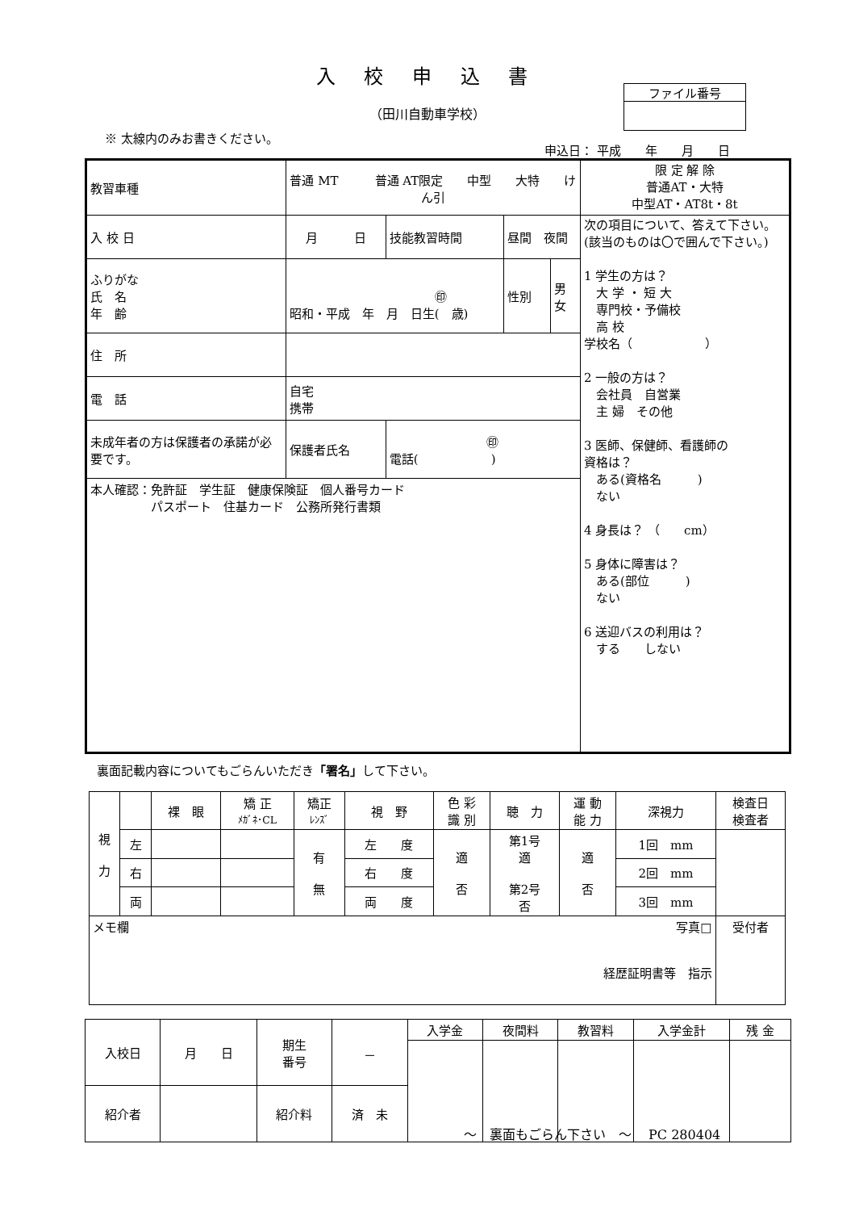入 校 申 込 書
（田川自動車学校）
ファイル番号
※ 太線内のみお書きください。
申込日： 平成　　年　　月　　日
| 教習車種 | 普通 MT 普通 AT限定 中型 大特 けん引 | | | | | 限 定 解 除 普通AT・大特 中型AT・AT8t・8t |
| 入 校 日 | 月 日 | | 技能教習時間 | 昼間 夜間 | | 次の項目について、答えて下さい。(該当のものは〇で囲んで下さい。) 1 学生の方は？ 大 学 ・ 短 大 専門校・予備校 高 校 学校名（ ） 2 一般の方は？ 会社員 自営業 主 婦 その他 3 医師、保健師、看護師の 資格は？ ある(資格名 ) ない 4 身長は？ （ cm） 5 身体に障害は？ ある(部位 ) ない 6 送迎バスの利用は？ する しない |
| ふりがな 氏 名 年 齢 | ㊞ 昭和・平成 年 月 日生( 歳) | | | 性別 | 男 女 | |
| 住 所 | | | | | | |
| 電 話 | 自宅 携帯 | | | | | |
| 未成年者の方は保護者の承諾が必要です。 | 保護者氏名 | ㊞ 電話( ) | | | | |
| 本人確認：免許証 学生証 健康保険証 個人番号カード パスポート 住基カード 公務所発行書類 | | | | | | |
裏面記載内容についてもごらんいただき「署名」して下さい。
| 視 力 | | 裸 眼 | 矯 正 ﾒｶﾞﾈ･CL | 矯正 ﾚﾝｽﾞ | 視 野 | 色 彩 識 別 | 聴 力 | 運 動 能 力 | 深視力 | 検査日 検査者 |
| --- | --- | --- | --- | --- | --- | --- | --- | --- | --- | --- |
| | 左 | | | 有 無 | 左 度 | 適 否 | 第1号 適 第2号 否 | 適 否 | 1回 mm | |
| | 右 | | | | 右 度 | | | | 2回 mm | |
| | 両 | | | | 両 度 | | | | 3回 mm | |
| メモ欄 写真□ 経歴証明書等 指示 | | | | | | | | | | 受付者 |
| 入校日 | 月 日 | 期生 番号 | － | 入学金 | 夜間料 | 教習料 | 入学金計 | 残 金 |
| 紹介者 | | 紹介料 | 済 未 | | | | | |
～　裏面もごらん下さい　～　 PC 280404